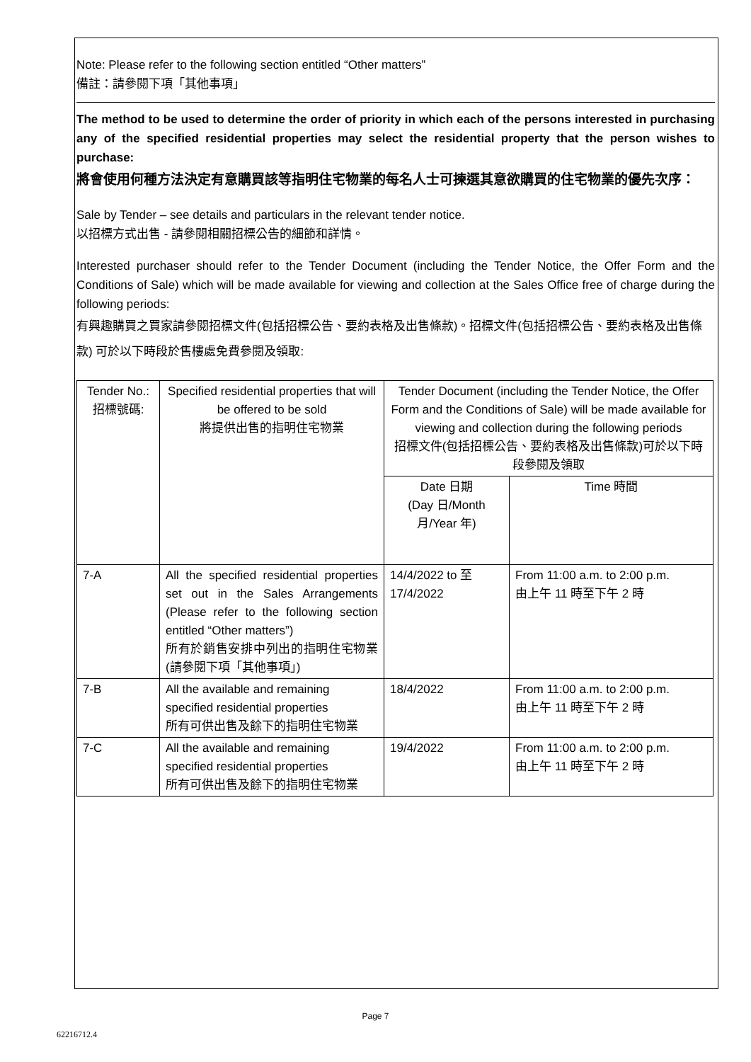Note: Please refer to the following section entitled “Other matters”
備註：請參閱下項「其他事項」
The method to be used to determine the order of priority in which each of the persons interested in purchasing any of the specified residential properties may select the residential property that the person wishes to purchase:
將會使用何種方法決定有意購買該等指明住宅物業的每名人士可揀選其意欲購買的住宅物業的優先次序：
Sale by Tender – see details and particulars in the relevant tender notice.
以招標方式出售 - 請參閱相關招標公告的細節和詳情。
Interested purchaser should refer to the Tender Document (including the Tender Notice, the Offer Form and the Conditions of Sale) which will be made available for viewing and collection at the Sales Office free of charge during the following periods:
有興趣購買之買家請參閱招標文件(包括招標公告、要約表格及出售條款)。招標文件(包括招標公告、要約表格及出售條款) 可於以下時段於售樓處免費參閱及領取:
| Tender No.: 招標號碼: | Specified residential properties that will be offered to be sold 將提供出售的指明住宅物業 | Tender Document (including the Tender Notice, the Offer Form and the Conditions of Sale) will be made available for viewing and collection during the following periods 招標文件(包括招標公告、要約表格及出售條款)可於以下時段參閱及領取 | |
| | | Date 日期 (Day 日/Month 月/Year 年) | Time 時間 |
| 7-A | All the specified residential properties set out in the Sales Arrangements (Please refer to the following section entitled “Other matters”) 所有於銷售安排中列出的指明住宅物業(請參閱下項「其他事項」) | 14/4/2022 to 至 17/4/2022 | From 11:00 a.m. to 2:00 p.m. 由上午 11 時至下午 2 時 |
| 7-B | All the available and remaining specified residential properties 所有可供出售及餘下的指明住宅物業 | 18/4/2022 | From 11:00 a.m. to 2:00 p.m. 由上午 11 時至下午 2 時 |
| 7-C | All the available and remaining specified residential properties 所有可供出售及餘下的指明住宅物業 | 19/4/2022 | From 11:00 a.m. to 2:00 p.m. 由上午 11 時至下午 2 時 |
Page 7
62216712.4